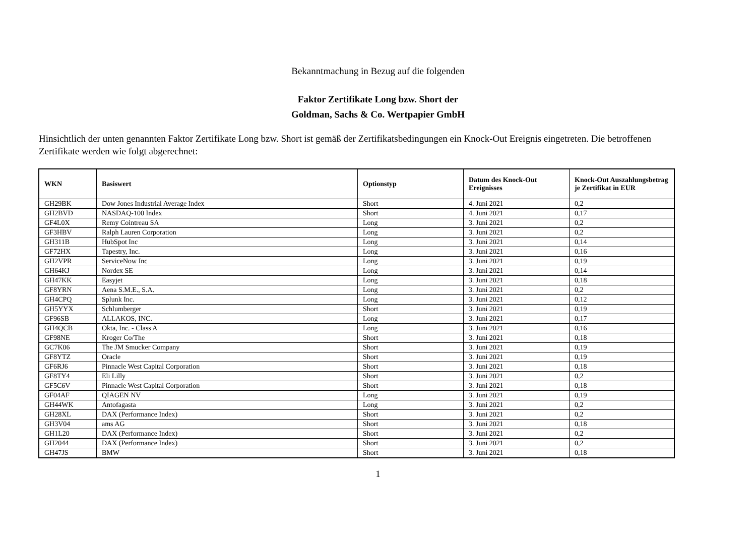Bekanntmachung in Bezug auf die folgenden
Faktor Zertifikate Long bzw. Short der
Goldman, Sachs & Co. Wertpapier GmbH
Hinsichtlich der unten genannten Faktor Zertifikate Long bzw. Short ist gemäß der Zertifikatsbedingungen ein Knock-Out Ereignis eingetreten. Die betroffenen Zertifikate werden wie folgt abgerechnet:
| WKN | Basiswert | Optionstyp | Datum des Knock-Out Ereignisses | Knock-Out Auszahlungsbetrag je Zertifikat in EUR |
| --- | --- | --- | --- | --- |
| GH29BK | Dow Jones Industrial Average Index | Short | 4. Juni 2021 | 0,2 |
| GH2BVD | NASDAQ-100 Index | Short | 4. Juni 2021 | 0,17 |
| GF4L0X | Remy Cointreau SA | Long | 3. Juni 2021 | 0,2 |
| GF3HBV | Ralph Lauren Corporation | Long | 3. Juni 2021 | 0,2 |
| GH311B | HubSpot Inc | Long | 3. Juni 2021 | 0,14 |
| GF72HX | Tapestry, Inc. | Long | 3. Juni 2021 | 0,16 |
| GH2VPR | ServiceNow Inc | Long | 3. Juni 2021 | 0,19 |
| GH64KJ | Nordex SE | Long | 3. Juni 2021 | 0,14 |
| GH47KK | Easyjet | Long | 3. Juni 2021 | 0,18 |
| GF8YRN | Aena S.M.E., S.A. | Long | 3. Juni 2021 | 0,2 |
| GH4CPQ | Splunk Inc. | Long | 3. Juni 2021 | 0,12 |
| GH5YYX | Schlumberger | Short | 3. Juni 2021 | 0,19 |
| GF96SB | ALLAKOS, INC. | Long | 3. Juni 2021 | 0,17 |
| GH4QCB | Okta, Inc. - Class A | Long | 3. Juni 2021 | 0,16 |
| GF98NE | Kroger Co/The | Short | 3. Juni 2021 | 0,18 |
| GC7K06 | The JM Smucker Company | Short | 3. Juni 2021 | 0,19 |
| GF8YTZ | Oracle | Short | 3. Juni 2021 | 0,19 |
| GF6RJ6 | Pinnacle West Capital Corporation | Short | 3. Juni 2021 | 0,18 |
| GF8TY4 | Eli Lilly | Short | 3. Juni 2021 | 0,2 |
| GF5C6V | Pinnacle West Capital Corporation | Short | 3. Juni 2021 | 0,18 |
| GF04AF | QIAGEN NV | Long | 3. Juni 2021 | 0,19 |
| GH44WK | Antofagasta | Long | 3. Juni 2021 | 0,2 |
| GH28XL | DAX (Performance Index) | Short | 3. Juni 2021 | 0,2 |
| GH3V04 | ams AG | Short | 3. Juni 2021 | 0,18 |
| GH1L20 | DAX (Performance Index) | Short | 3. Juni 2021 | 0,2 |
| GH2044 | DAX (Performance Index) | Short | 3. Juni 2021 | 0,2 |
| GH47JS | BMW | Short | 3. Juni 2021 | 0,18 |
1